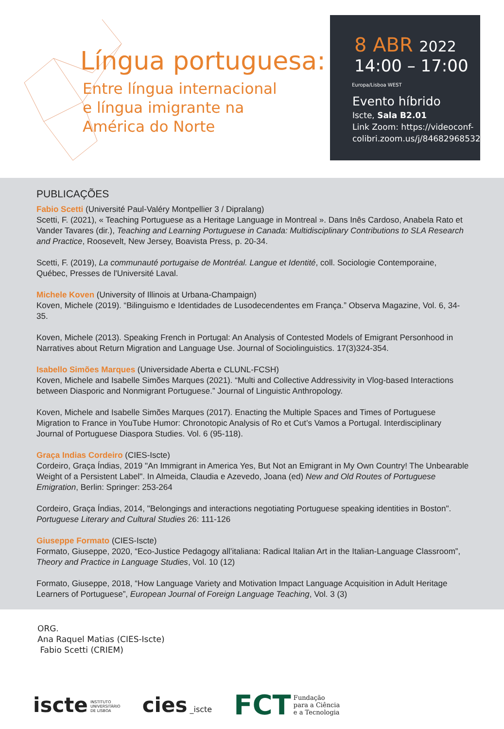Língua portuguesa:
Entre língua internacional
e língua imigrante na
América do Norte
8 ABR 2022
14:00 – 17:00
Europa/Lisboa WEST
Evento híbrido
Iscte, Sala B2.01
Link Zoom: https://videoconf-
colibri.zoom.us/j/84682968532
PUBLICAÇÕES
Fabio Scetti (Université Paul-Valéry Montpellier 3 / Dipralang)
Scetti, F. (2021), « Teaching Portuguese as a Heritage Language in Montreal ». Dans Inês Cardoso, Anabela Rato et Vander Tavares (dir.), Teaching and Learning Portuguese in Canada: Multidisciplinary Contributions to SLA Research and Practice, Roosevelt, New Jersey, Boavista Press, p. 20-34.
Scetti, F. (2019), La communauté portugaise de Montréal. Langue et Identité, coll. Sociologie Contemporaine, Québec, Presses de l'Université Laval.
Michele Koven (University of Illinois at Urbana-Champaign)
Koven, Michele (2019). “Bilinguismo e Identidades de Lusodecendentes em França.” Observa Magazine, Vol. 6, 34-35.
Koven, Michele (2013). Speaking French in Portugal: An Analysis of Contested Models of Emigrant Personhood in Narratives about Return Migration and Language Use. Journal of Sociolinguistics. 17(3)324-354.
Isabello Simões Marques (Universidade Aberta e CLUNL-FCSH)
Koven, Michele and Isabelle Simões Marques (2021). “Multi and Collective Addressivity in Vlog-based Interactions between Diasporic and Nonmigrant Portuguese.” Journal of Linguistic Anthropology.
Koven, Michele and Isabelle Simões Marques (2017). Enacting the Multiple Spaces and Times of Portuguese Migration to France in YouTube Humor: Chronotopic Analysis of Ro et Cut’s Vamos a Portugal. Interdisciplinary Journal of Portuguese Diaspora Studies. Vol. 6 (95-118).
Graça Indias Cordeiro (CIES-Iscte)
Cordeiro, Graça Índias, 2019 "An Immigrant in America Yes, But Not an Emigrant in My Own Country! The Unbearable Weight of a Persistent Label". In Almeida, Claudia e Azevedo, Joana (ed) New and Old Routes of Portuguese Emigration, Berlin: Springer: 253-264
Cordeiro, Graça Índias, 2014, "Belongings and interactions negotiating Portuguese speaking identities in Boston". Portuguese Literary and Cultural Studies 26: 111-126
Giuseppe Formato (CIES-Iscte)
Formato, Giuseppe, 2020, “Eco-Justice Pedagogy all’italiana: Radical Italian Art in the Italian-Language Classroom”, Theory and Practice in Language Studies, Vol. 10 (12)
Formato, Giuseppe, 2018, “How Language Variety and Motivation Impact Language Acquisition in Adult Heritage Learners of Portuguese”, European Journal of Foreign Language Teaching, Vol. 3 (3)
ORG.
Ana Raquel Matias (CIES-Iscte)
Fabio Scetti (CRIEM)
iscte INSTITUTO
UNIVERSITÁRIO
DE LISBOA
cies _iscte
FCT Fundação
para a Ciência
e a Tecnologia